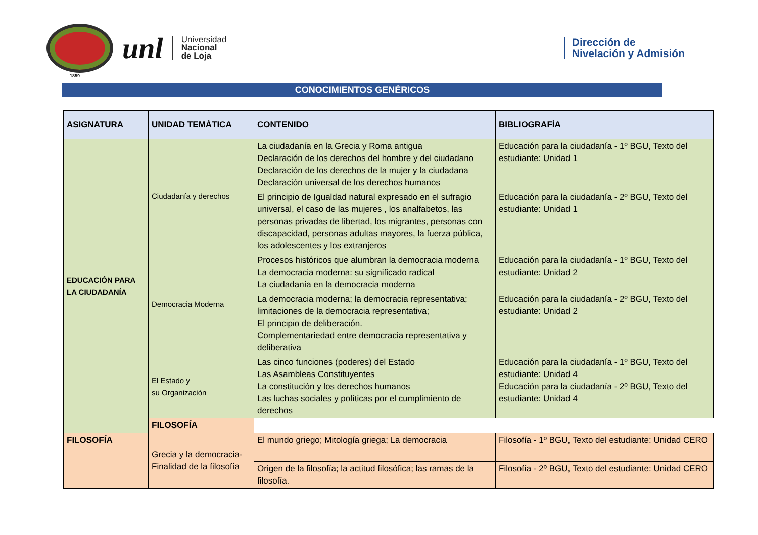unl
Universidad
Nacional
de Loja
Dirección de
Nivelación y Admisión
1859
CONOCIMIENTOS GENÉRICOS
| ASIGNATURA | UNIDAD TEMÁTICA | CONTENIDO | BIBLIOGRAFÍA |
| --- | --- | --- | --- |
| EDUCACIÓN PARA LA CIUDADANÍA | Ciudadanía y derechos | La ciudadanía en la Grecia y Roma antigua Declaración de los derechos del hombre y del ciudadano Declaración de los derechos de la mujer y la ciudadana Declaración universal de los derechos humanos | Educación para la ciudadanía - 1º BGU, Texto del estudiante: Unidad 1 |
| | | El principio de Igualdad natural expresado en el sufragio universal, el caso de las mujeres , los analfabetos, las personas privadas de libertad, los migrantes, personas con discapacidad, personas adultas mayores, la fuerza pública, los adolescentes y los extranjeros | Educación para la ciudadanía - 2º BGU, Texto del estudiante: Unidad 1 |
| | Democracia Moderna | Procesos históricos que alumbran la democracia moderna La democracia moderna: su significado radical La ciudadanía en la democracia moderna | Educación para la ciudadanía - 1º BGU, Texto del estudiante: Unidad 2 |
| | | La democracia moderna; la democracia representativa; limitaciones de la democracia representativa; El principio de deliberación. Complementariedad entre democracia representativa y deliberativa | Educación para la ciudadanía - 2º BGU, Texto del estudiante: Unidad 2 |
| | El Estado y su Organización | Las cinco funciones (poderes) del Estado Las Asambleas Constituyentes La constitución y los derechos humanos Las luchas sociales y políticas por el cumplimiento de derechos | Educación para la ciudadanía - 1º BGU, Texto del estudiante: Unidad 4 Educación para la ciudadanía - 2º BGU, Texto del estudiante: Unidad 4 |
| | FILOSOFÍA | | |
| FILOSOFÍA | Grecia y la democracia-Finalidad de la filosofía | El mundo griego; Mitología griega; La democracia | Filosofía - 1º BGU, Texto del estudiante: Unidad CERO |
| | | Origen de la filosofía; la actitud filosófica; las ramas de la filosofía. | Filosofía - 2º BGU, Texto del estudiante: Unidad CERO |